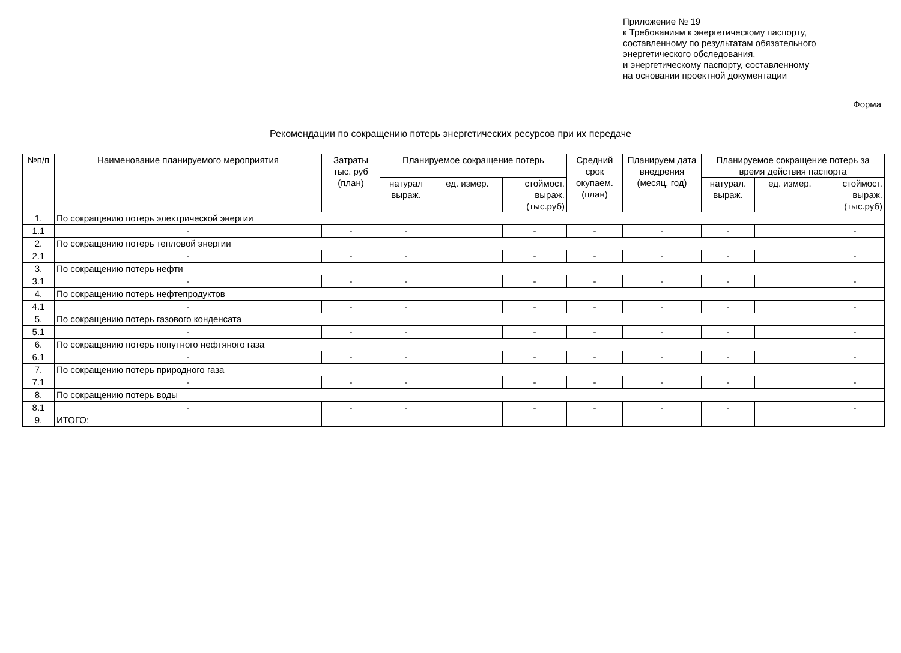Приложение № 19
к Требованиям к энергетическому паспорту,
составленному по результатам обязательного
энергетического обследования,
и энергетическому паспорту, составленному
на основании проектной документации
Форма
Рекомендации по сокращению потерь энергетических ресурсов при их передаче
| №п/п | Наименование планируемого мероприятия | Затраты тыс. руб (план) | Планируемое сокращение потерь | | | Средний срок окупаем. (план) | Планируем дата внедрения (месяц, год) | Планируемое сокращение потерь за время действия паспорта | | |
| --- | --- | --- | --- | --- | --- | --- | --- | --- | --- | --- |
| | | | натурал выраж. | ед. измер. | стоймост. выраж. (тыс.руб) | | | натурал. выраж. | ед. измер. | стоймост. выраж. (тыс.руб) |
| 1. | По сокращению потерь электрической энергии | | | | | | | | | |
| 1.1 | - | - | - | | - | - | - | - | | - |
| 2. | По сокращению потерь тепловой энергии | | | | | | | | | |
| 2.1 | - | - | - | | - | - | - | - | | - |
| 3. | По сокращению потерь нефти | | | | | | | | | |
| 3.1 | - | - | - | | - | - | - | - | | - |
| 4. | По сокращению потерь нефтепродуктов | | | | | | | | | |
| 4.1 | - | - | - | | - | - | - | - | | - |
| 5. | По сокращению потерь газового конденсата | | | | | | | | | |
| 5.1 | - | - | - | | - | - | - | - | | - |
| 6. | По сокращению потерь попутного нефтяного газа | | | | | | | | | |
| 6.1 | - | - | - | | - | - | - | - | | - |
| 7. | По сокращению потерь природного газа | | | | | | | | | |
| 7.1 | - | - | - | | - | - | - | - | | - |
| 8. | По сокращению потерь воды | | | | | | | | | |
| 8.1 | - | - | - | | - | - | - | - | | - |
| 9. | ИТОГО: | | | | | | | | | |